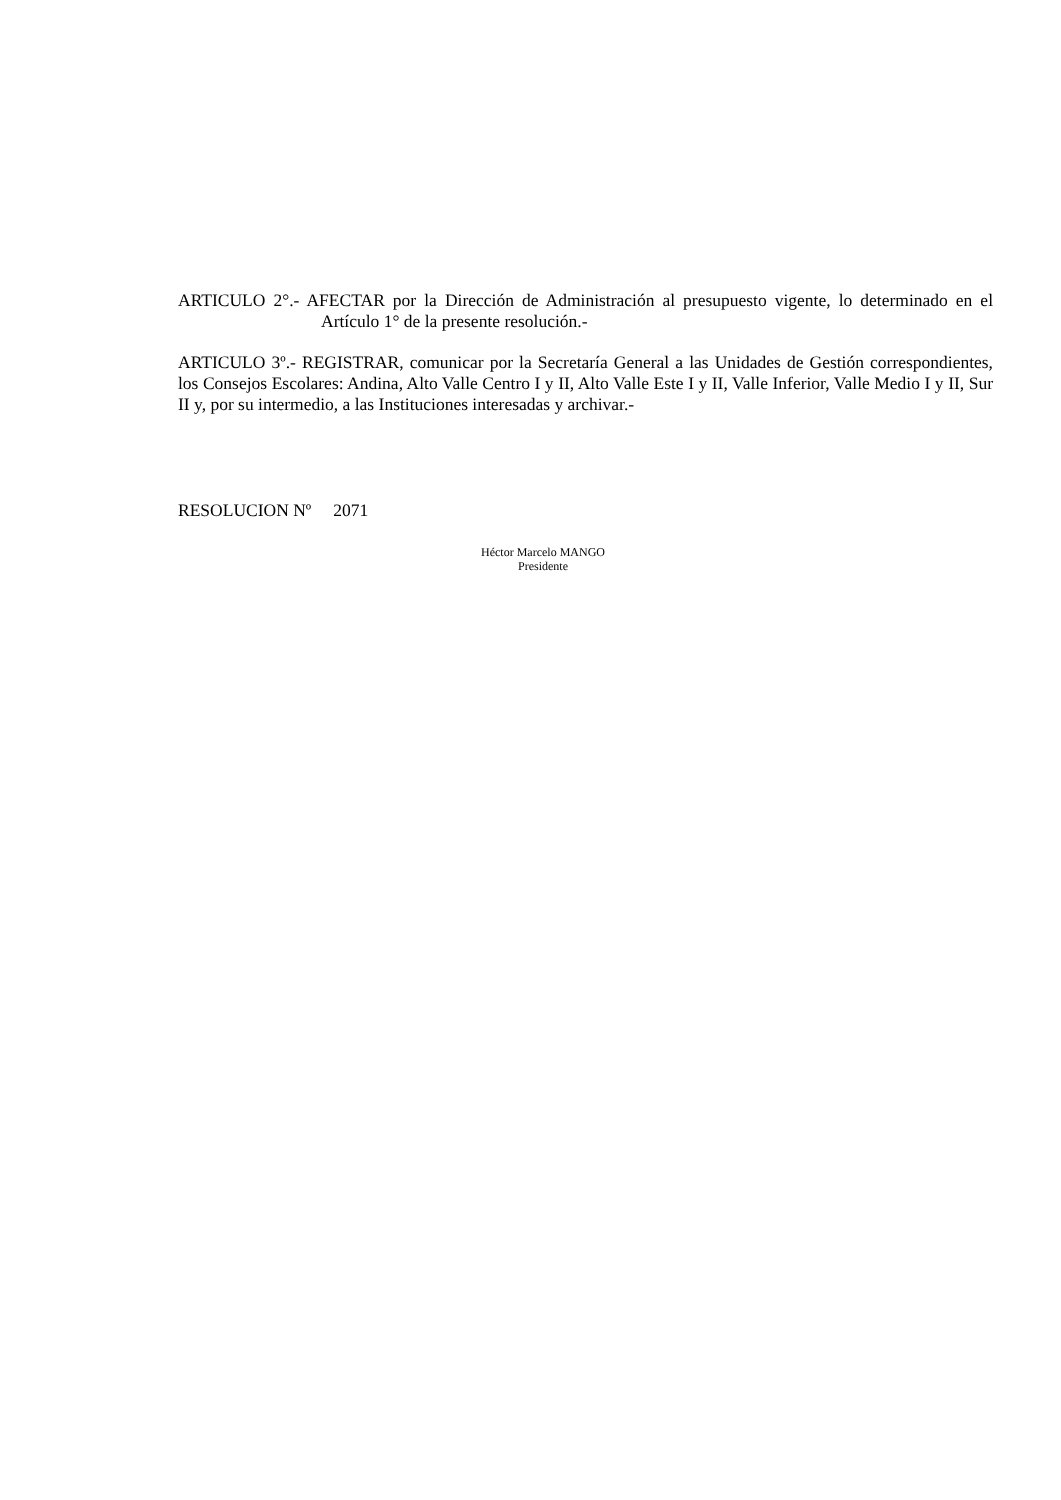ARTICULO 2°.- AFECTAR por la Dirección de Administración al presupuesto vigente, lo determinado en el Artículo 1° de la presente resolución.-
ARTICULO 3º.- REGISTRAR, comunicar por la Secretaría General a las Unidades de Gestión correspondientes, los Consejos Escolares: Andina, Alto Valle Centro I y II, Alto Valle Este I y II, Valle Inferior, Valle Medio I y II, Sur II y, por su intermedio, a las Instituciones interesadas y archivar.-
RESOLUCION Nº 2071
Héctor Marcelo MANGO
Presidente